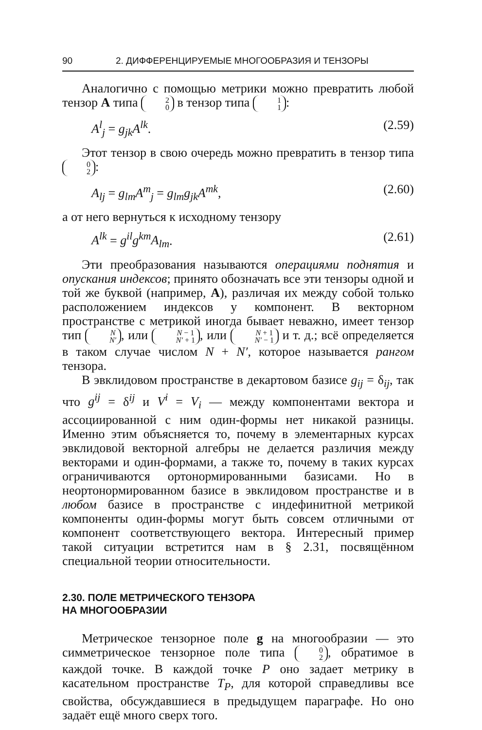90 2. ДИФФЕРЕНЦИРУЕМЫЕ МНОГООБРАЗИЯ И ТЕНЗОРЫ
Аналогично с помощью метрики можно превратить любой тензор A типа 2 0 в тензор типа 1 1:
A<sup>l</sup><sub>j</sub> = g<sub>jk</sub>A<sup>lk</sup>. (2.59)
Этот тензор в свою очередь можно превратить в тензор типа 0 2:
A<sub>lj</sub> = g<sub>lm</sub>A<sup>m</sup><sub>j</sub> = g<sub>lm</sub>g<sub>jk</sub>A<sup>mk</sup>, (2.60)
а от него вернуться к исходному тензору
A<sup>lk</sup> = g<sup>il</sup>g<sup>km</sup>A<sub>lm</sub>. (2.61)
Эти преобразования называются операциями поднятия и опускания индексов; принято обозначать все эти тензоры одной и той же буквой (например, A), различая их между собой только расположением индексов у компонент. В векторном пространстве с метрикой иногда бывает неважно, имеет тензор тип N N′, или N − 1 N′ + 1, или N + 1 N′ − 1 и т. д.; всё определяется в таком случае числом N + N′, которое называется рангом тензора.
В эвклидовом пространстве в декартовом базисе g<sub>ij</sub> = δ<sub>ij</sub>, так что g<sup>ij</sup> = δ<sup>ij</sup> и V<sup>i</sup> = V<sub>i</sub> — между компонентами вектора и ассоциированной с ним один-формы нет никакой разницы. Именно этим объясняется то, почему в элементарных курсах эвклидовой векторной алгебры не делается различия между векторами и один-формами, а также то, почему в таких курсах ограничиваются ортонормированными базисами. Но в неортонормированном базисе в эвклидовом пространстве и в любом базисе в пространстве с индефинитной метрикой компоненты один-формы могут быть совсем отличными от компонент соответствующего вектора. Интересный пример такой ситуации встретится нам в § 2.31, посвящённом специальной теории относительности.
2.30. ПОЛЕ МЕТРИЧЕСКОГО ТЕНЗОРА
НА МНОГООБРАЗИИ
Метрическое тензорное поле g на многообразии — это симметрическое тензорное поле типа 0 2, обратимое в каждой точке. В каждой точке P оно задает метрику в касательном пространстве T<sub>P</sub>, для которой справедливы все свойства, обсуждавшиеся в предыдущем параграфе. Но оно задаёт ещё много сверх того.